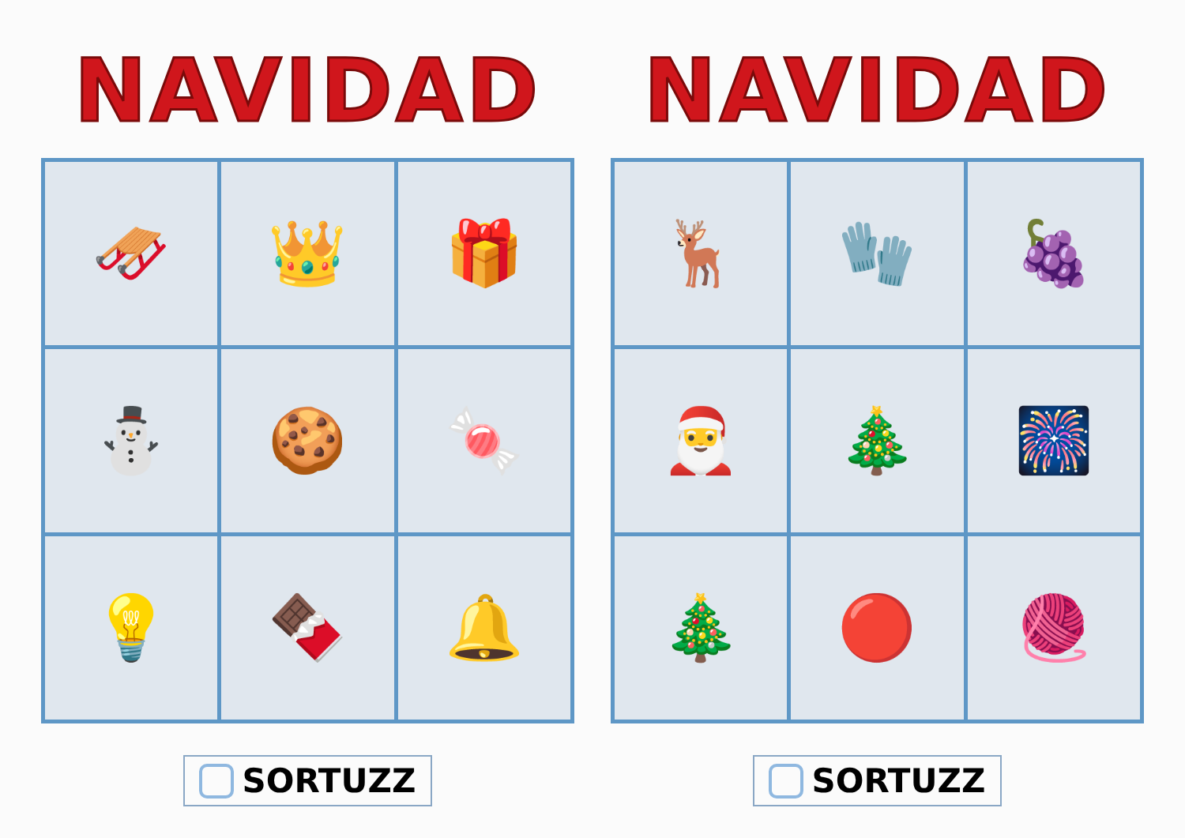NAVIDAD
| 🛷 | 👑 | 🎁 |
| ⛄ | 🍪 | 🍬 |
| 💡 | 🍫 | 🔔 |
SORTUZZ
NAVIDAD
| 🦌 | 🧤 | 🍇 |
| 🎅 | 🎄 | 🎆 |
| 🎄 | 🔴 | 🧶 |
SORTUZZ